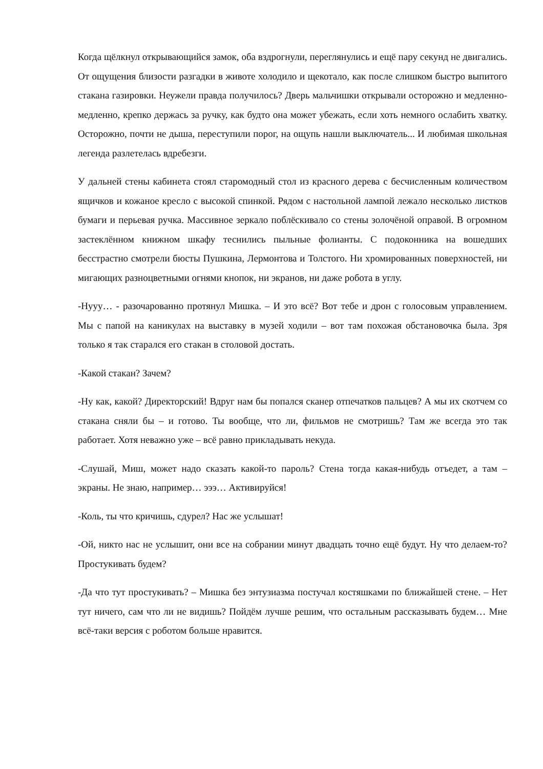Когда щёлкнул открывающийся замок, оба вздрогнули, переглянулись и ещё пару секунд не двигались. От ощущения близости разгадки в животе холодило и щекотало, как после слишком быстро выпитого стакана газировки. Неужели правда получилось? Дверь мальчишки открывали осторожно и медленно-медленно, крепко держась за ручку, как будто она может убежать, если хоть немного ослабить хватку. Осторожно, почти не дыша, переступили порог, на ощупь нашли выключатель... И любимая школьная легенда разлетелась вдребезги.
У дальней стены кабинета стоял старомодный стол из красного дерева с бесчисленным количеством ящичков и кожаное кресло с высокой спинкой. Рядом с настольной лампой лежало несколько листков бумаги и перьевая ручка. Массивное зеркало поблёскивало со стены золочёной оправой. В огромном застеклённом книжном шкафу теснились пыльные фолианты. С подоконника на вошедших бесстрастно смотрели бюсты Пушкина, Лермонтова и Толстого. Ни хромированных поверхностей, ни мигающих разноцветными огнями кнопок, ни экранов, ни даже робота в углу.
-Нууу… - разочарованно протянул Мишка. – И это всё? Вот тебе и дрон с голосовым управлением. Мы с папой на каникулах на выставку в музей ходили – вот там похожая обстановочка была. Зря только я так старался его стакан в столовой достать.
-Какой стакан? Зачем?
-Ну как, какой? Директорский! Вдруг нам бы попался сканер отпечатков пальцев? А мы их скотчем со стакана сняли бы – и готово. Ты вообще, что ли, фильмов не смотришь? Там же всегда это так работает. Хотя неважно уже – всё равно прикладывать некуда.
-Слушай, Миш, может надо сказать какой-то пароль? Стена тогда какая-нибудь отъедет, а там – экраны. Не знаю, например… эээ… Активируйся!
-Коль, ты что кричишь, сдурел? Нас же услышат!
-Ой, никто нас не услышит, они все на собрании минут двадцать точно ещё будут. Ну что делаем-то? Простукивать будем?
-Да что тут простукивать? – Мишка без энтузиазма постучал костяшками по ближайшей стене. – Нет тут ничего, сам что ли не видишь? Пойдём лучше решим, что остальным рассказывать будем… Мне всё-таки версия с роботом больше нравится.